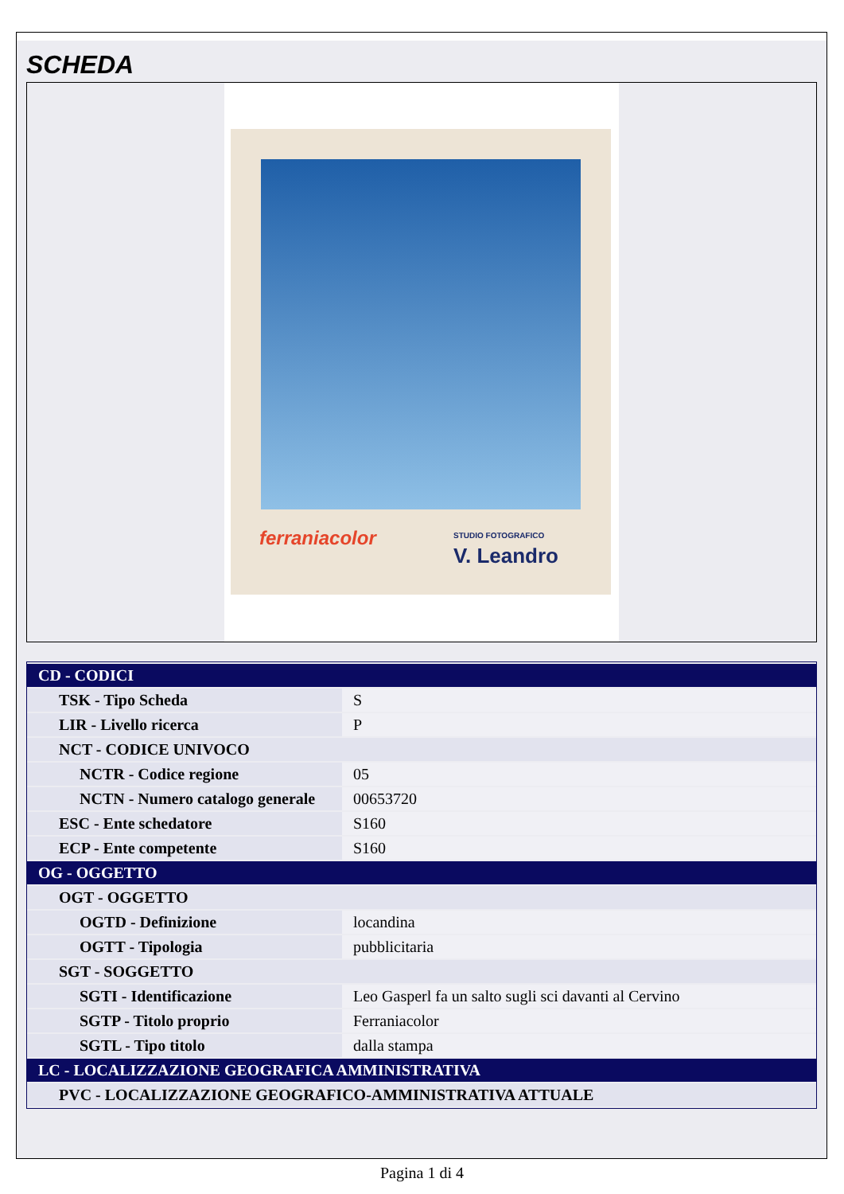SCHEDA
ferraniacolor
STUDIO FOTOGRAFICO
V. Leandro
| CD - CODICI | |
| TSK - Tipo Scheda | S |
| LIR - Livello ricerca | P |
| NCT - CODICE UNIVOCO | |
| NCTR - Codice regione | 05 |
| NCTN - Numero catalogo generale | 00653720 |
| ESC - Ente schedatore | S160 |
| ECP - Ente competente | S160 |
| OG - OGGETTO | |
| OGT - OGGETTO | |
| OGTD - Definizione | locandina |
| OGTT - Tipologia | pubblicitaria |
| SGT - SOGGETTO | |
| SGTI - Identificazione | Leo Gasperl fa un salto sugli sci davanti al Cervino |
| SGTP - Titolo proprio | Ferraniacolor |
| SGTL - Tipo titolo | dalla stampa |
| LC - LOCALIZZAZIONE GEOGRAFICA AMMINISTRATIVA | |
| PVC - LOCALIZZAZIONE GEOGRAFICO-AMMINISTRATIVA ATTUALE | |
Pagina 1 di 4